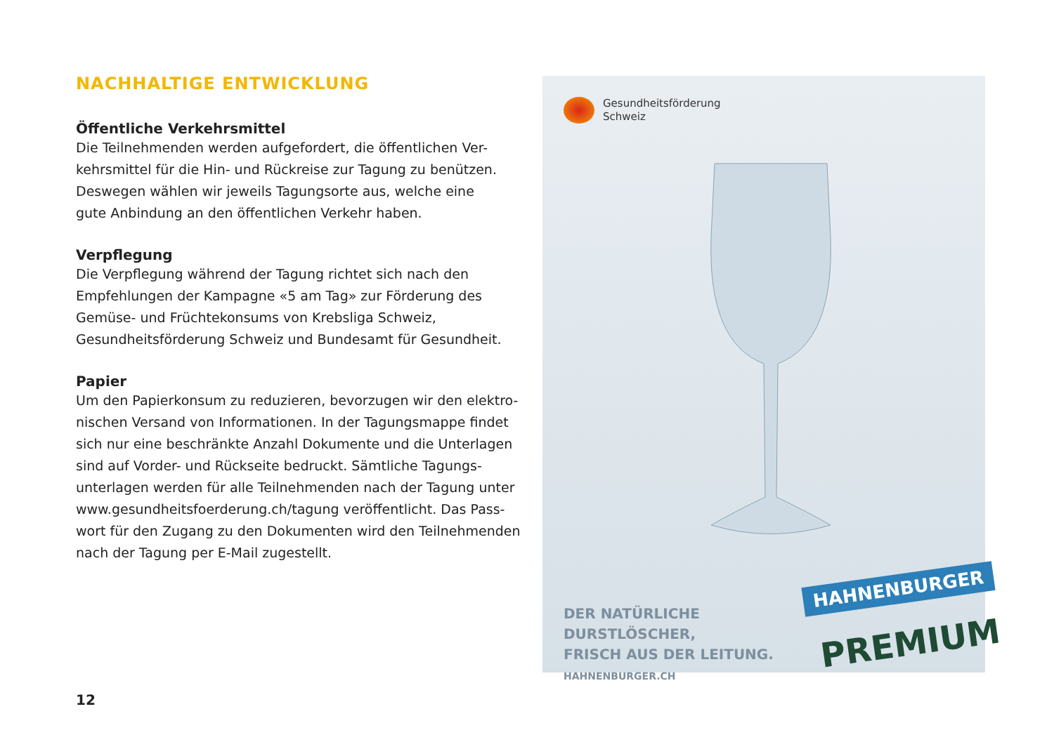NACHHALTIGE ENTWICKLUNG
Öffentliche Verkehrsmittel
Die Teilnehmenden werden aufgefordert, die öffentlichen Ver-
kehrsmittel für die Hin- und Rückreise zur Tagung zu benützen.
Deswegen wählen wir jeweils Tagungsorte aus, welche eine
gute Anbindung an den öffentlichen Verkehr haben.
Verpflegung
Die Verpflegung während der Tagung richtet sich nach den
Empfehlungen der Kampagne «5 am Tag» zur Förderung des
Gemüse- und Früchtekonsums von Krebsliga Schweiz,
Gesundheitsförderung Schweiz und Bundesamt für Gesundheit.
Papier
Um den Papierkonsum zu reduzieren, bevorzugen wir den elektro-
nischen Versand von Informationen. In der Tagungsmappe findet
sich nur eine beschränkte Anzahl Dokumente und die Unterlagen
sind auf Vorder- und Rückseite bedruckt. Sämtliche Tagungs-
unterlagen werden für alle Teilnehmenden nach der Tagung unter
www.gesundheitsfoerderung.ch/tagung veröffentlicht. Das Pass-
wort für den Zugang zu den Dokumenten wird den Teilnehmenden
nach der Tagung per E-Mail zugestellt.
12
Gesundheitsförderung
Schweiz
DER NATÜRLICHE
DURSTLÖSCHER,
FRISCH AUS DER LEITUNG.
HAHNENBURGER.CH
HAHNENBURGER
PREMIUM